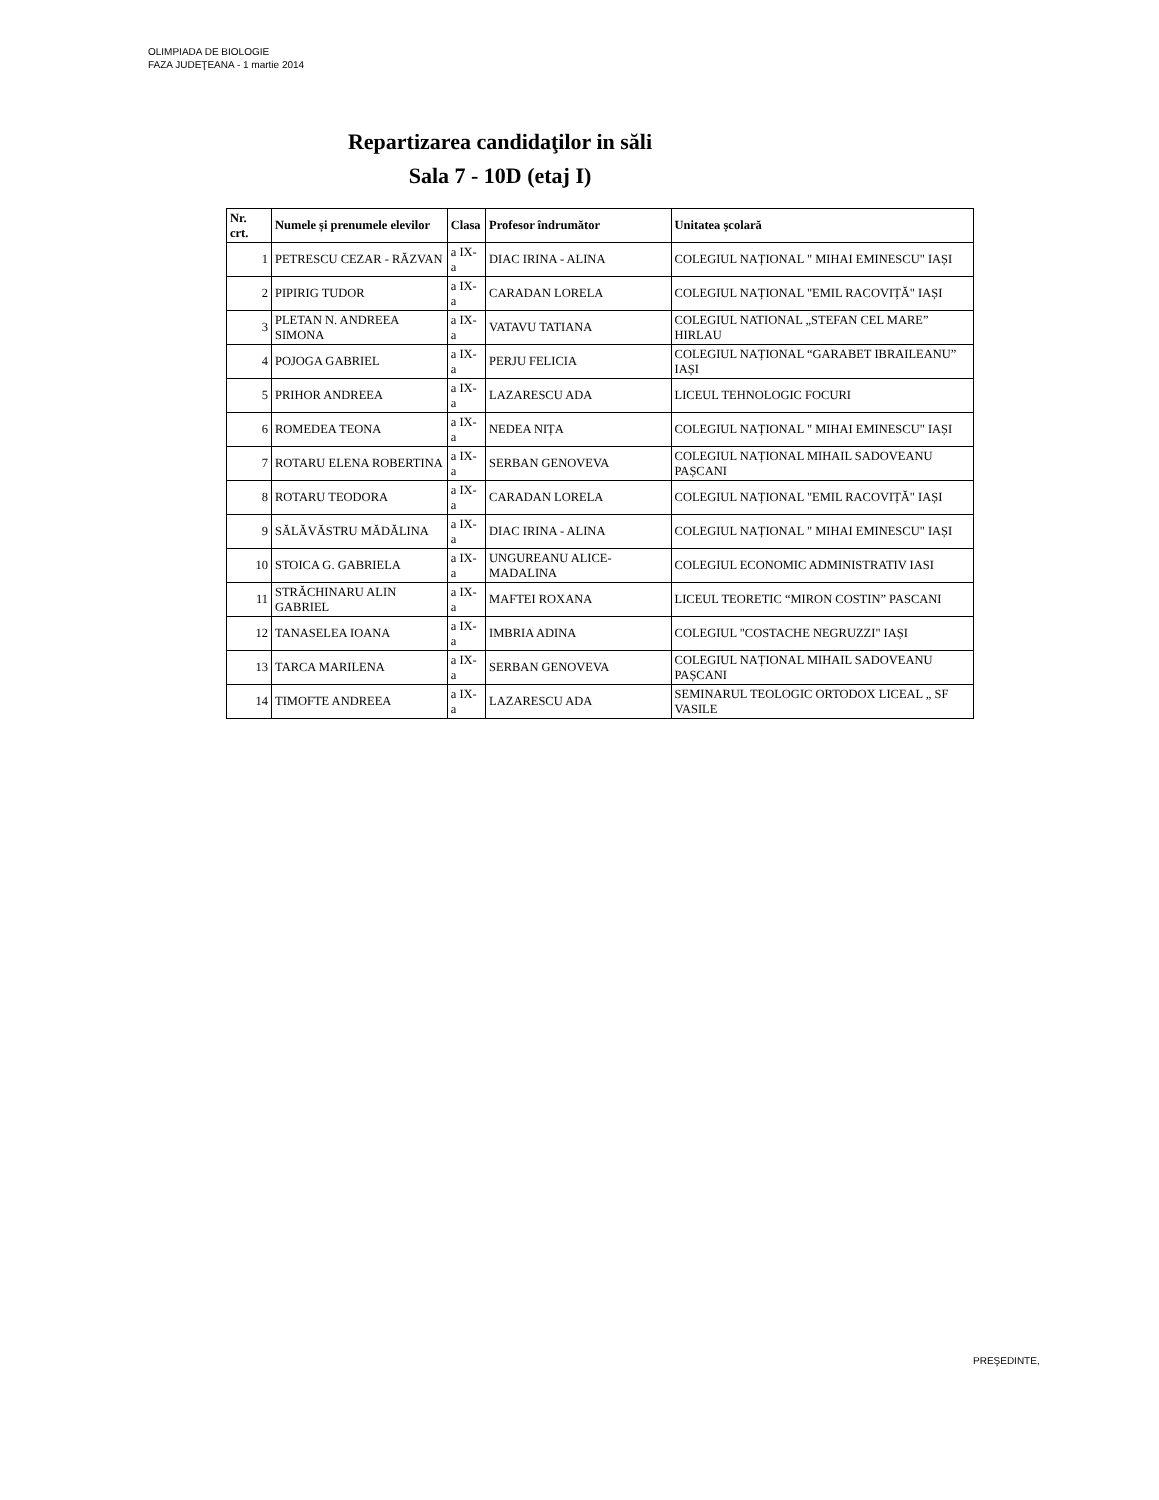OLIMPIADA DE BIOLOGIE
FAZA JUDEŢEANA - 1 martie 2014
Repartizarea candidaţilor in săli
Sala 7 - 10D (etaj I)
| Nr. crt. | Numele și prenumele elevilor | Clasa | Profesor îndrumător | Unitatea școlară |
| --- | --- | --- | --- | --- |
| 1 | PETRESCU CEZAR - RĂZVAN | a IX-a | DIAC IRINA - ALINA | COLEGIUL NAȚIONAL " MIHAI EMINESCU" IAȘI |
| 2 | PIPIRIG TUDOR | a IX-a | CARADAN LORELA | COLEGIUL NAȚIONAL "EMIL RACOVIȚĂ" IAȘI |
| 3 | PLETAN N. ANDREEA SIMONA | a IX-a | VATAVU TATIANA | COLEGIUL NATIONAL „STEFAN CEL MARE” HIRLAU |
| 4 | POJOGA GABRIEL | a IX-a | PERJU FELICIA | COLEGIUL NAȚIONAL “GARABET IBRAILEANU” IAȘI |
| 5 | PRIHOR ANDREEA | a IX-a | LAZARESCU ADA | LICEUL TEHNOLOGIC FOCURI |
| 6 | ROMEDEA TEONA | a IX-a | NEDEA NIȚA | COLEGIUL NAȚIONAL " MIHAI EMINESCU" IAȘI |
| 7 | ROTARU ELENA ROBERTINA | a IX-a | SERBAN GENOVEVA | COLEGIUL NAȚIONAL MIHAIL SADOVEANU PAȘCANI |
| 8 | ROTARU TEODORA | a IX-a | CARADAN LORELA | COLEGIUL NAȚIONAL "EMIL RACOVIȚĂ" IAȘI |
| 9 | SĂLĂVĂSTRU MĂDĂLINA | a IX-a | DIAC IRINA - ALINA | COLEGIUL NAȚIONAL " MIHAI EMINESCU" IAȘI |
| 10 | STOICA G. GABRIELA | a IX-a | UNGUREANU ALICE-MADALINA | COLEGIUL ECONOMIC ADMINISTRATIV IASI |
| 11 | STRĂCHINARU ALIN GABRIEL | a IX-a | MAFTEI ROXANA | LICEUL TEORETIC “MIRON COSTIN” PASCANI |
| 12 | TANASELEA IOANA | a IX-a | IMBRIA ADINA | COLEGIUL "COSTACHE NEGRUZZI" IAȘI |
| 13 | TARCA MARILENA | a IX-a | SERBAN GENOVEVA | COLEGIUL NAȚIONAL MIHAIL SADOVEANU PAȘCANI |
| 14 | TIMOFTE ANDREEA | a IX-a | LAZARESCU ADA | SEMINARUL TEOLOGIC ORTODOX LICEAL „ SF VASILE |
PREŞEDINTE,